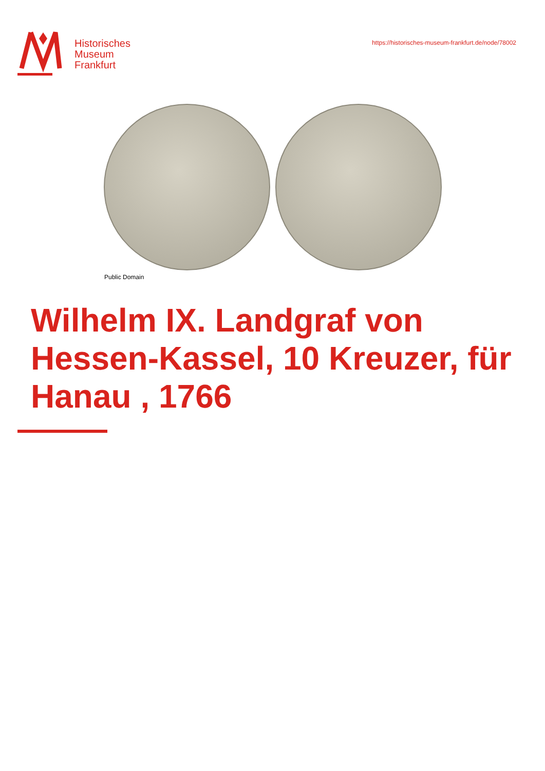Historisches
Museum
Frankfurt
https://historisches-museum-frankfurt.de/node/78002
Public Domain
Wilhelm IX. Landgraf von Hessen-Kassel, 10 Kreuzer, für Hanau , 1766